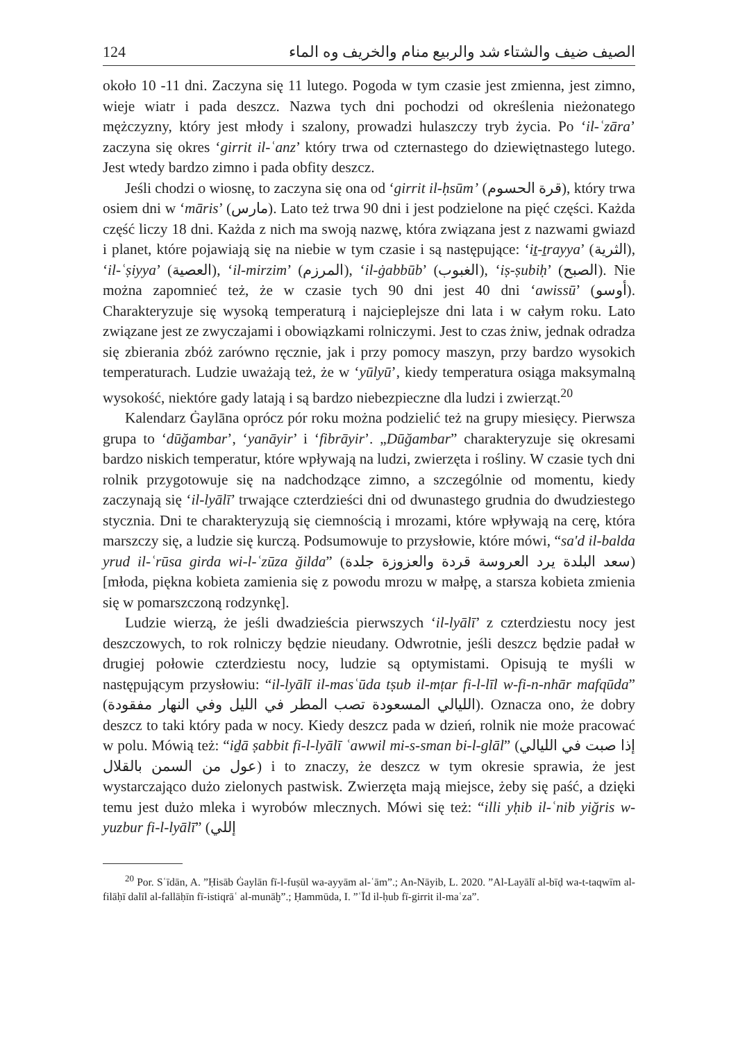124 الصيف ضيف والشتاء شد والربيع منام والخريف وه الماء
około 10 -11 dni. Zaczyna się 11 lutego. Pogoda w tym czasie jest zmienna, jest zimno, wieje wiatr i pada deszcz. Nazwa tych dni pochodzi od określenia nieżonatego mężczyzny, który jest młody i szalony, prowadzi hulaszczy tryb życia. Po ‘il-ʿzāra’ zaczyna się okres ‘girrit il-ʿanz’ który trwa od czternastego do dziewiętnastego lutego. Jest wtedy bardzo zimno i pada obfity deszcz.
Jeśli chodzi o wiosnę, to zaczyna się ona od ‘girrit il-ḥsūm’ (قرة الحسوم), który trwa osiem dni w ‘māris’ (مارس). Lato też trwa 90 dni i jest podzielone na pięć części. Każda część liczy 18 dni. Każda z nich ma swoją nazwę, która związana jest z nazwami gwiazd i planet, które pojawiają się na niebie w tym czasie i są następujące: ‘iṯ-ṯrayya’ (الثرية), ‘il-ʿṣiyya’ (العصية), ‘il-mirzim’ (المرزم), ‘il-ġabbūb’ (الغبوب), ‘iṣ-ṣubiḥ’ (الصبح). Nie można zapomnieć też, że w czasie tych 90 dni jest 40 dni ‘awissū’ (أوسو). Charakteryzuje się wysoką temperaturą i najcieplejsze dni lata i w całym roku. Lato związane jest ze zwyczajami i obowiązkami rolniczymi. Jest to czas żniw, jednak odradza się zbierania zbóż zarówno ręcznie, jak i przy pomocy maszyn, przy bardzo wysokich temperaturach. Ludzie uważają też, że w ‘yūlyū’, kiedy temperatura osiąga maksymalną wysokość, niektóre gady latają i są bardzo niebezpieczne dla ludzi i zwierząt.<sup>20</sup>
Kalendarz Ġaylāna oprócz pór roku można podzielić też na grupy miesięcy. Pierwsza grupa to ‘dūğambar’, ‘yanāyir’ i ‘fibrāyir’. „Dūğambar” charakteryzuje się okresami bardzo niskich temperatur, które wpływają na ludzi, zwierzęta i rośliny. W czasie tych dni rolnik przygotowuje się na nadchodzące zimno, a szczególnie od momentu, kiedy zaczynają się ‘il-lyālī’ trwające czterdzieści dni od dwunastego grudnia do dwudziestego stycznia. Dni te charakteryzują się ciemnością i mrozami, które wpływają na cerę, która marszczy się, a ludzie się kurczą. Podsumowuje to przysłowie, które mówi, “sa'd il-balda yrud il-ʿrūsa girda wi-l-ʿzūza ğilda” (سعد البلدة يرد العروسة قردة والعزوزة جلدة) [młoda, piękna kobieta zamienia się z powodu mrozu w małpę, a starsza kobieta zmienia się w pomarszczoną rodzynkę].
Ludzie wierzą, że jeśli dwadzieścia pierwszych ‘il-lyālī’ z czterdziestu nocy jest deszczowych, to rok rolniczy będzie nieudany. Odwrotnie, jeśli deszcz będzie padał w drugiej połowie czterdziestu nocy, ludzie są optymistami. Opisują te myśli w następującym przysłowiu: “il-lyālī il-masʿūda tṣub il-mṭar fi-l-līl w-fi-n-nhār mafqūda” (الليالي المسعودة تصب المطر في الليل وفي النهار مفقودة). Oznacza ono, że dobry deszcz to taki który pada w nocy. Kiedy deszcz pada w dzień, rolnik nie może pracować w polu. Mówią też: “iḏā ṣabbit fi-l-lyālī ʿawwil mi-s-sman bi-l-glāl” (إذا صبت في الليالي عول من السمن بالقلال) i to znaczy, że deszcz w tym okresie sprawia, że jest wystarczająco dużo zielonych pastwisk. Zwierzęta mają miejsce, żeby się paść, a dzięki temu jest dużo mleka i wyrobów mlecznych. Mówi się też: “illi yḥib il-ʿnib yiğris w- yuzbur fi-l-lyālī” (إللي
<sup>20</sup> Por. Sʿīdān, A. ”Ḥisāb Ġaylān fī-l-fuṣūl wa-ayyām al-ʿām”.; An-Nāyib, L. 2020. ”Al-Layālī al-bīḍ wa-t-taqwīm al-filāḥī dalīl al-fallāḥīn fī-istiqrāʿ al-munāḫ”.; Ḥammūda, I. ”ʿĪd il-ḥub fī-girrit il-maʿza”.